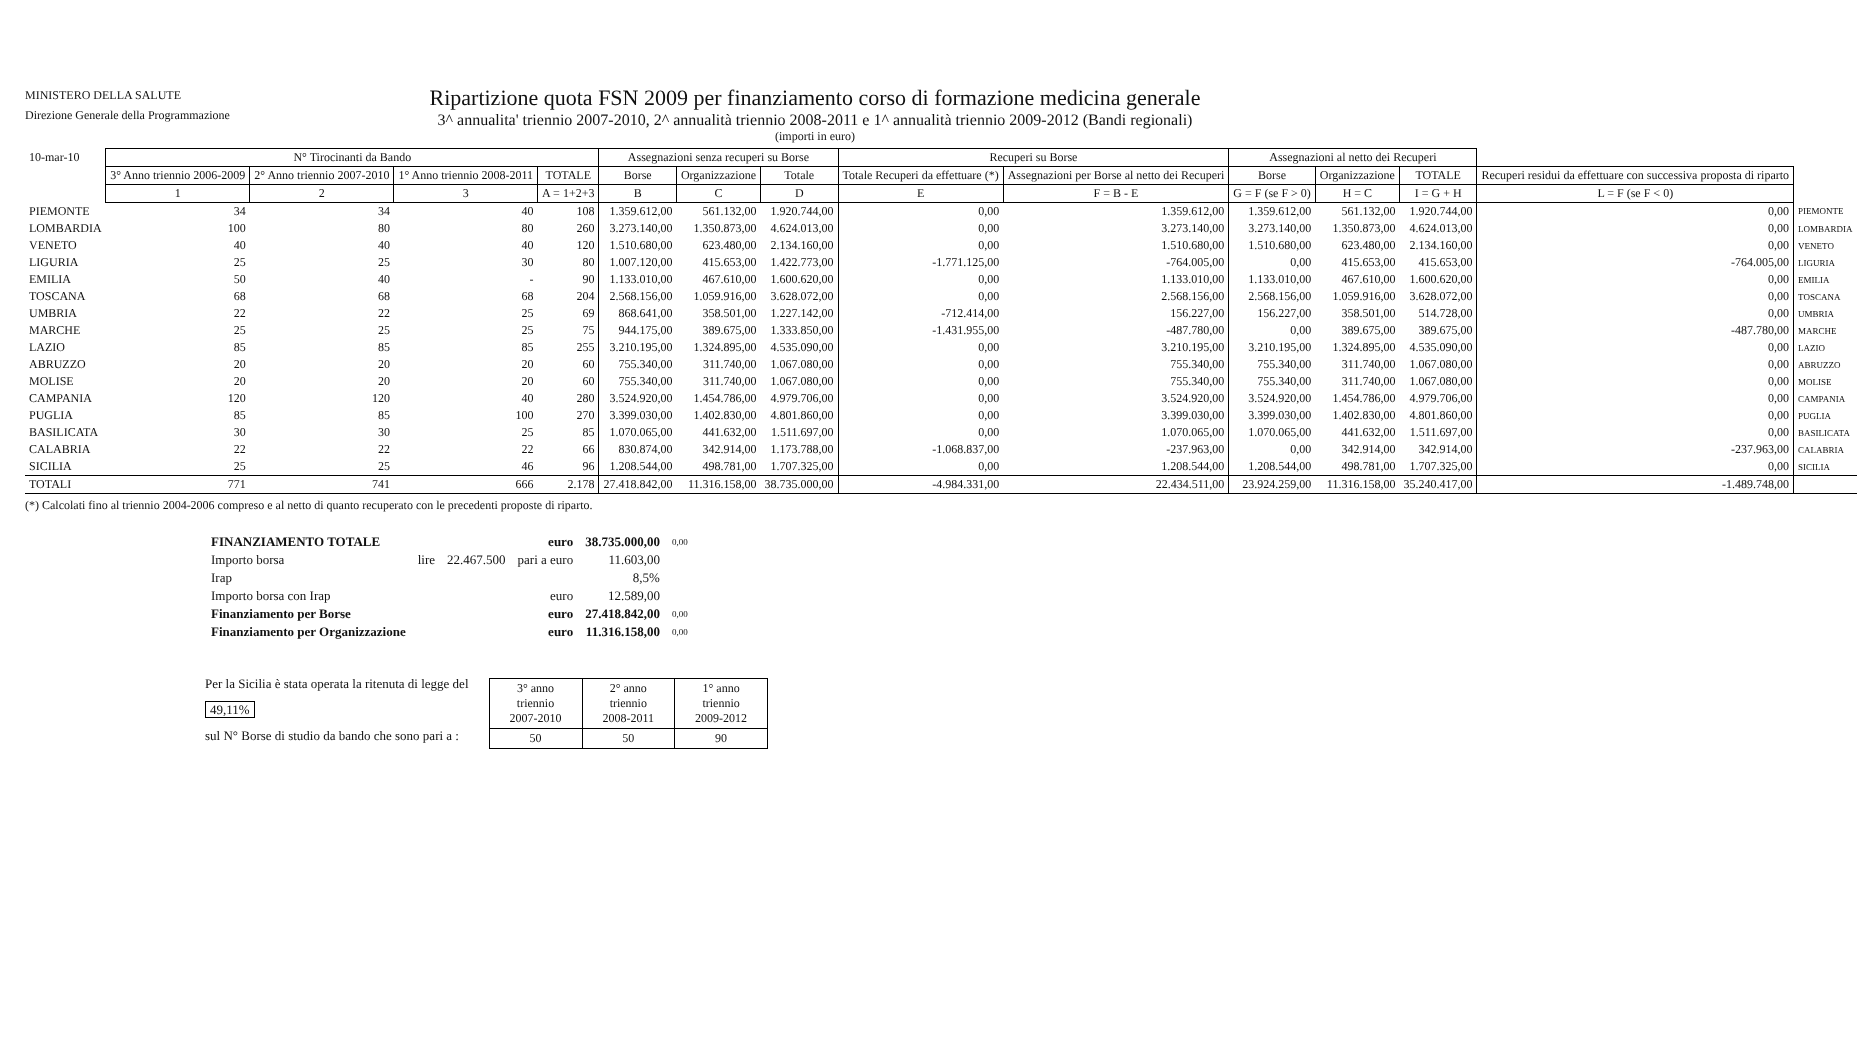MINISTERO DELLA SALUTE
Direzione Generale della Programmazione
Ripartizione quota FSN 2009 per finanziamento corso di formazione medicina generale
3^ annualita' triennio 2007-2010, 2^ annualità triennio 2008-2011 e 1^ annualità triennio 2009-2012 (Bandi regionali)
(importi in euro)
| 10-mar-10 | N° Tirocinanti da Bando | | | | Assegnazioni senza recuperi su Borse | | | Recuperi su Borse | | Assegnazioni al netto dei Recuperi | | | | |
| | 3° Anno triennio 2006-2009 | 2° Anno triennio 2007-2010 | 1° Anno triennio 2008-2011 | TOTALE | Borse | Organizzazione | Totale | Totale Recuperi da effettuare (*) | Assegnazioni per Borse al netto dei Recuperi | Borse | Organizzazione | TOTALE | Recuperi residui da effettuare con successiva proposta di riparto | |
| | 1 | 2 | 3 | A = 1+2+3 | B | C | D | E | F = B - E | G = F (se F > 0) | H = C | I = G + H | L = F (se F < 0) | |
| PIEMONTE | 34 | 34 | 40 | 108 | 1.359.612,00 | 561.132,00 | 1.920.744,00 | 0,00 | 1.359.612,00 | 1.359.612,00 | 561.132,00 | 1.920.744,00 | 0,00 | PIEMONTE |
| LOMBARDIA | 100 | 80 | 80 | 260 | 3.273.140,00 | 1.350.873,00 | 4.624.013,00 | 0,00 | 3.273.140,00 | 3.273.140,00 | 1.350.873,00 | 4.624.013,00 | 0,00 | LOMBARDIA |
| VENETO | 40 | 40 | 40 | 120 | 1.510.680,00 | 623.480,00 | 2.134.160,00 | 0,00 | 1.510.680,00 | 1.510.680,00 | 623.480,00 | 2.134.160,00 | 0,00 | VENETO |
| LIGURIA | 25 | 25 | 30 | 80 | 1.007.120,00 | 415.653,00 | 1.422.773,00 | -1.771.125,00 | -764.005,00 | 0,00 | 415.653,00 | 415.653,00 | -764.005,00 | LIGURIA |
| EMILIA | 50 | 40 | - | 90 | 1.133.010,00 | 467.610,00 | 1.600.620,00 | 0,00 | 1.133.010,00 | 1.133.010,00 | 467.610,00 | 1.600.620,00 | 0,00 | EMILIA |
| TOSCANA | 68 | 68 | 68 | 204 | 2.568.156,00 | 1.059.916,00 | 3.628.072,00 | 0,00 | 2.568.156,00 | 2.568.156,00 | 1.059.916,00 | 3.628.072,00 | 0,00 | TOSCANA |
| UMBRIA | 22 | 22 | 25 | 69 | 868.641,00 | 358.501,00 | 1.227.142,00 | -712.414,00 | 156.227,00 | 156.227,00 | 358.501,00 | 514.728,00 | 0,00 | UMBRIA |
| MARCHE | 25 | 25 | 25 | 75 | 944.175,00 | 389.675,00 | 1.333.850,00 | -1.431.955,00 | -487.780,00 | 0,00 | 389.675,00 | 389.675,00 | -487.780,00 | MARCHE |
| LAZIO | 85 | 85 | 85 | 255 | 3.210.195,00 | 1.324.895,00 | 4.535.090,00 | 0,00 | 3.210.195,00 | 3.210.195,00 | 1.324.895,00 | 4.535.090,00 | 0,00 | LAZIO |
| ABRUZZO | 20 | 20 | 20 | 60 | 755.340,00 | 311.740,00 | 1.067.080,00 | 0,00 | 755.340,00 | 755.340,00 | 311.740,00 | 1.067.080,00 | 0,00 | ABRUZZO |
| MOLISE | 20 | 20 | 20 | 60 | 755.340,00 | 311.740,00 | 1.067.080,00 | 0,00 | 755.340,00 | 755.340,00 | 311.740,00 | 1.067.080,00 | 0,00 | MOLISE |
| CAMPANIA | 120 | 120 | 40 | 280 | 3.524.920,00 | 1.454.786,00 | 4.979.706,00 | 0,00 | 3.524.920,00 | 3.524.920,00 | 1.454.786,00 | 4.979.706,00 | 0,00 | CAMPANIA |
| PUGLIA | 85 | 85 | 100 | 270 | 3.399.030,00 | 1.402.830,00 | 4.801.860,00 | 0,00 | 3.399.030,00 | 3.399.030,00 | 1.402.830,00 | 4.801.860,00 | 0,00 | PUGLIA |
| BASILICATA | 30 | 30 | 25 | 85 | 1.070.065,00 | 441.632,00 | 1.511.697,00 | 0,00 | 1.070.065,00 | 1.070.065,00 | 441.632,00 | 1.511.697,00 | 0,00 | BASILICATA |
| CALABRIA | 22 | 22 | 22 | 66 | 830.874,00 | 342.914,00 | 1.173.788,00 | -1.068.837,00 | -237.963,00 | 0,00 | 342.914,00 | 342.914,00 | -237.963,00 | CALABRIA |
| SICILIA | 25 | 25 | 46 | 96 | 1.208.544,00 | 498.781,00 | 1.707.325,00 | 0,00 | 1.208.544,00 | 1.208.544,00 | 498.781,00 | 1.707.325,00 | 0,00 | SICILIA |
| TOTALI | 771 | 741 | 666 | 2.178 | 27.418.842,00 | 11.316.158,00 | 38.735.000,00 | -4.984.331,00 | 22.434.511,00 | 23.924.259,00 | 11.316.158,00 | 35.240.417,00 | -1.489.748,00 | |
(*) Calcolati fino al triennio 2004-2006 compreso e al netto di quanto recuperato con le precedenti proposte di riparto.
| FINANZIAMENTO TOTALE | | | euro | 38.735.000,00 | 0,00 |
| Importo borsa | lire | 22.467.500 | pari a euro | 11.603,00 | |
| Irap | | | | 8,5% | |
| Importo borsa con Irap | | | euro | 12.589,00 | |
| Finanziamento per Borse | | | euro | 27.418.842,00 | 0,00 |
| Finanziamento per Organizzazione | | | euro | 11.316.158,00 | 0,00 |
Per la Sicilia è stata operata la ritenuta di legge del
49,11%
sul N° Borse di studio da bando che sono pari a :
| 3° anno triennio 2007-2010 | 2° anno triennio 2008-2011 | 1° anno triennio 2009-2012 |
| 50 | 50 | 90 |